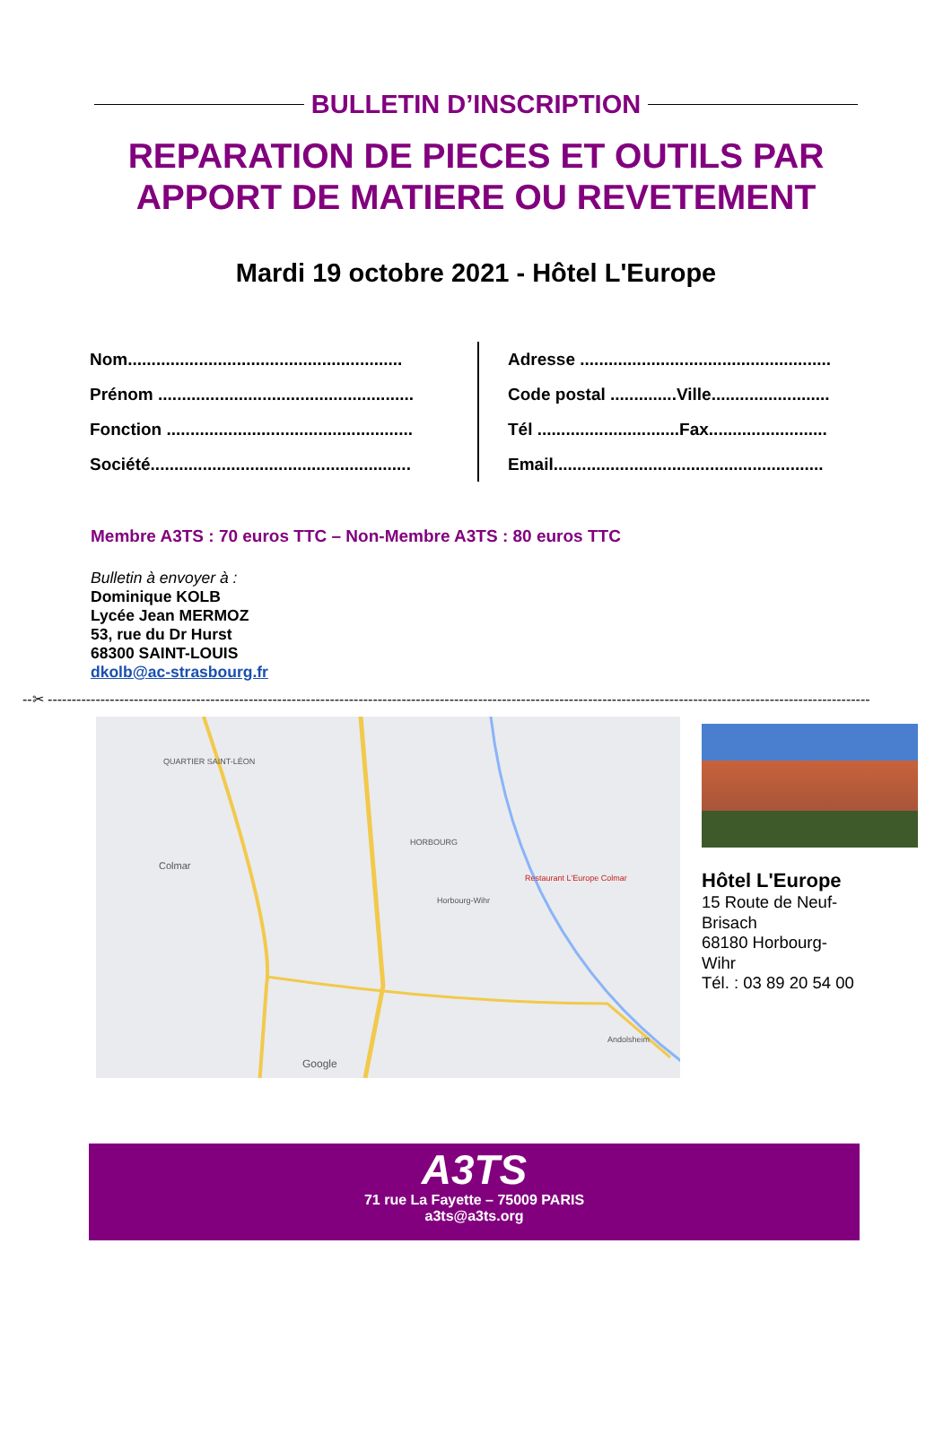BULLETIN D’INSCRIPTION
REPARATION DE PIECES ET OUTILS PAR
APPORT DE MATIERE OU REVETEMENT
Mardi 19 octobre 2021 - Hôtel L'Europe
Nom..........................................................
Prénom ......................................................
Fonction ....................................................
Société.......................................................
Adresse .....................................................
Code postal ..............Ville.........................
Tél ..............................Fax.........................
Email.........................................................
Membre A3TS : 70 euros TTC – Non-Membre A3TS : 80 euros TTC
Bulletin à envoyer à :
Dominique KOLB
Lycée Jean MERMOZ
53, rue du Dr Hurst
68300 SAINT-LOUIS
dkolb@ac-strasbourg.fr
--✂ ----------------------------------------------------------------------------------------------------------------------------------------------------------------------------
QUARTIER SAINT-LÉON
Colmar
HORBOURG
Horbourg-Wihr
Restaurant L'Europe Colmar
Andolsheim
Google
Hôtel L'Europe
15 Route de Neuf-
Brisach
68180 Horbourg-
Wihr
Tél. : 03 89 20 54 00
A3TS
71 rue La Fayette – 75009 PARIS
a3ts@a3ts.org